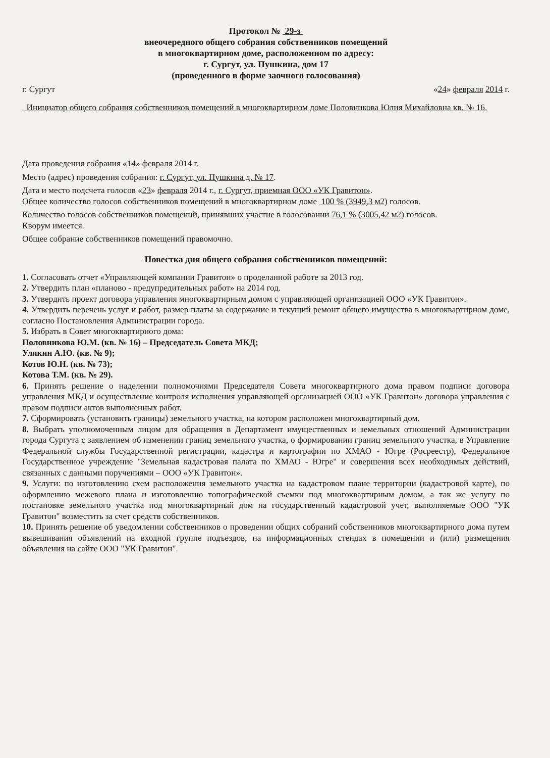Протокол № 29-з
внеочередного общего собрания собственников помещений
в многоквартирном доме, расположенном по адресу:
г. Сургут, ул. Пушкина, дом 17
(проведенного в форме заочного голосования)
г. Сургут «24» февраля 2014 г.
Инициатор общего собрания собственников помещений в многоквартирном доме Половникова Юлия Михайловна кв. № 16.
Дата проведения собрания «14» февраля 2014 г.
Место (адрес) проведения собрания: г. Сургут, ул. Пушкина д. № 17.
Дата и место подсчета голосов «23» февраля 2014 г., г. Сургут, приемная ООО «УК Гравитон».
Общее количество голосов собственников помещений в многоквартирном доме 100 % (3949,3 м2) голосов.
Количество голосов собственников помещений, принявших участие в голосовании 76,1 % (3005,42 м2) голосов.
Кворум имеется.
Общее собрание собственников помещений правомочно.
Повестка дня общего собрания собственников помещений:
1. Согласовать отчет «Управляющей компании Гравитон» о проделанной работе за 2013 год.
2. Утвердить план «планово - предупредительных работ» на 2014 год.
3. Утвердить проект договора управления многоквартирным домом с управляющей организацией ООО «УК Гравитон».
4. Утвердить перечень услуг и работ, размер платы за содержание и текущий ремонт общего имущества в многоквартирном доме, согласно Постановления Администрации города.
5. Избрать в Совет многоквартирного дома:
Половникова Ю.М. (кв. № 16) – Председатель Совета МКД;
Улякин А.Ю. (кв. № 9);
Котов Ю.Н. (кв. № 73);
Котова Т.М. (кв. № 29).
6. Принять решение о наделении полномочиями Председателя Совета многоквартирного дома правом подписи договора управления МКД и осуществление контроля исполнения управляющей организацией ООО «УК Гравитон» договора управления с правом подписи актов выполненных работ.
7. Сформировать (установить границы) земельного участка, на котором расположен многоквартирный дом.
8. Выбрать уполномоченным лицом для обращения в Департамент имущественных и земельных отношений Администрации города Сургута с заявлением об изменении границ земельного участка, о формировании границ земельного участка, в Управление Федеральной службы Государственной регистрации, кадастра и картографии по ХМАО - Югре (Росреестр), Федеральное Государственное учреждение "Земельная кадастровая палата по ХМАО - Югре" и совершения всех необходимых действий, связанных с данными поручениями – ООО «УК Гравитон».
9. Услуги: по изготовлению схем расположения земельного участка на кадастровом плане территории (кадастровой карте), по оформлению межевого плана и изготовлению топографической съемки под многоквартирным домом, а так же услугу по постановке земельного участка под многоквартирный дом на государственный кадастровой учет, выполняемые ООО "УК Гравитон" возместить за счет средств собственников.
10. Принять решение об уведомлении собственников о проведении общих собраний собственников многоквартирного дома путем вывешивания объявлений на входной группе подъездов, на информационных стендах в помещении и (или) размещения объявления на сайте ООО "УК Гравитон".